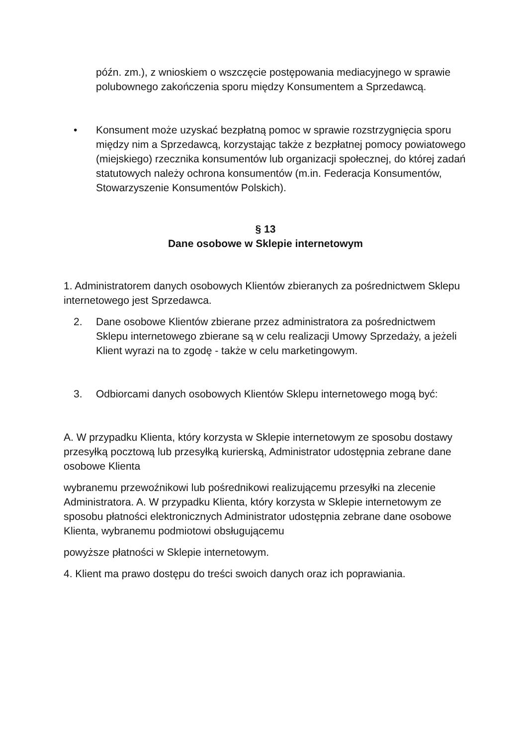późn. zm.), z wnioskiem o wszczęcie postępowania mediacyjnego w sprawie polubownego zakończenia sporu między Konsumentem a Sprzedawcą.
• Konsument może uzyskać bezpłatną pomoc w sprawie rozstrzygnięcia sporu między nim a Sprzedawcą, korzystając także z bezpłatnej pomocy powiatowego (miejskiego) rzecznika konsumentów lub organizacji społecznej, do której zadań statutowych należy ochrona konsumentów (m.in. Federacja Konsumentów, Stowarzyszenie Konsumentów Polskich).
§ 13
Dane osobowe w Sklepie internetowym
1. Administratorem danych osobowych Klientów zbieranych za pośrednictwem Sklepu internetowego jest Sprzedawca.
2. Dane osobowe Klientów zbierane przez administratora za pośrednictwem Sklepu internetowego zbierane są w celu realizacji Umowy Sprzedaży, a jeżeli Klient wyrazi na to zgodę - także w celu marketingowym.
3. Odbiorcami danych osobowych Klientów Sklepu internetowego mogą być:
A. W przypadku Klienta, który korzysta w Sklepie internetowym ze sposobu dostawy przesyłką pocztową lub przesyłką kurierską, Administrator udostępnia zebrane dane osobowe Klienta
wybranemu przewoźnikowi lub pośrednikowi realizującemu przesyłki na zlecenie Administratora. A. W przypadku Klienta, który korzysta w Sklepie internetowym ze sposobu płatności elektronicznych Administrator udostępnia zebrane dane osobowe Klienta, wybranemu podmiotowi obsługującemu
powyższe płatności w Sklepie internetowym.
4. Klient ma prawo dostępu do treści swoich danych oraz ich poprawiania.